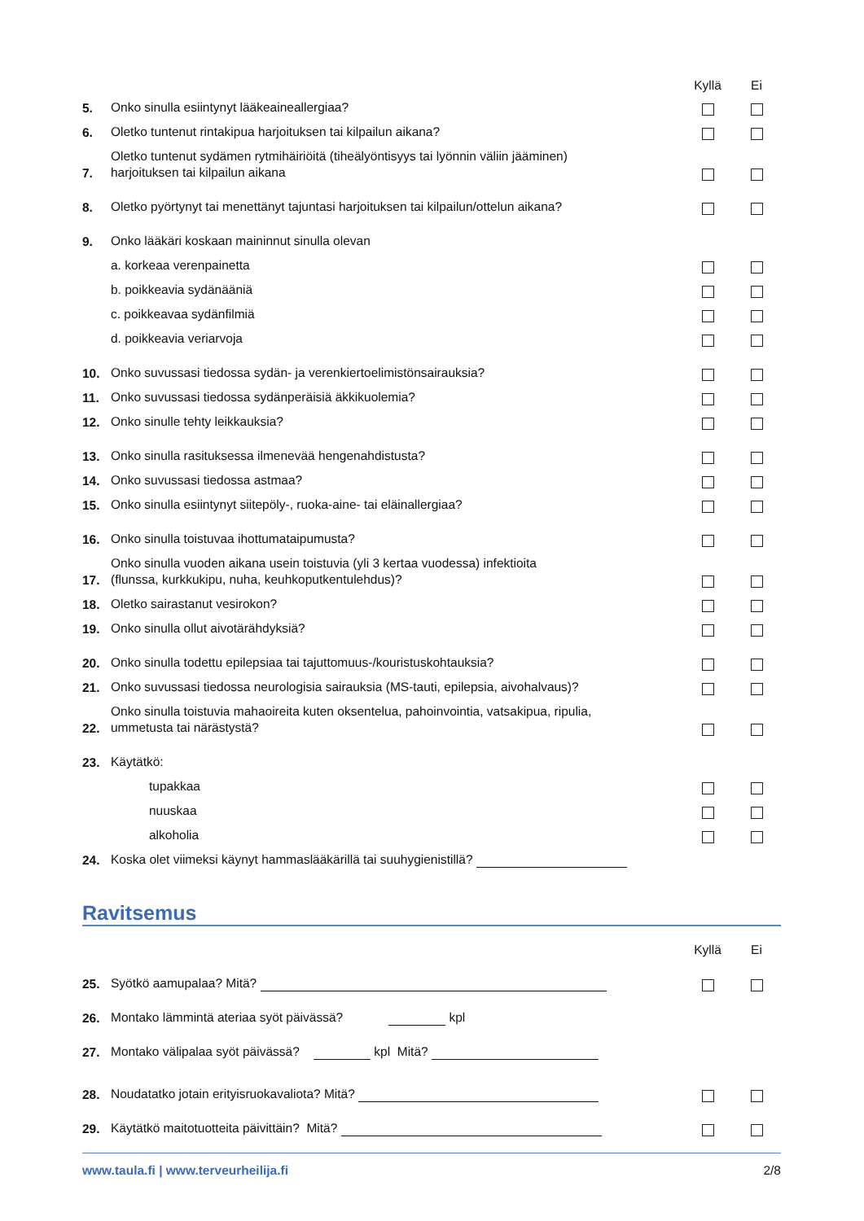Kyllä Ei
5.
Onko sinulla esiintynyt lääkeaineallergiaa?
6.
Oletko tuntenut rintakipua harjoituksen tai kilpailun aikana?
7.
Oletko tuntenut sydämen rytmihäiriöitä (tiheälyöntisyys tai lyönnin väliin jääminen)
harjoituksen tai kilpailun aikana
8.
Oletko pyörtynyt tai menettänyt tajuntasi harjoituksen tai kilpailun/ottelun aikana?
9.
Onko lääkäri koskaan maininnut sinulla olevan
a. korkeaa verenpainetta
b. poikkeavia sydänääniä
c. poikkeavaa sydänfilmiä
d. poikkeavia veriarvoja
10.
Onko suvussasi tiedossa sydän- ja verenkiertoelimistönsairauksia?
11.
Onko suvussasi tiedossa sydänperäisiä äkkikuolemia?
12.
Onko sinulle tehty leikkauksia?
13.
Onko sinulla rasituksessa ilmenevää hengenahdistusta?
14.
Onko suvussasi tiedossa astmaa?
15.
Onko sinulla esiintynyt siitepöly-, ruoka-aine- tai eläinallergiaa?
16.
Onko sinulla toistuvaa ihottumataipumusta?
17.
Onko sinulla vuoden aikana usein toistuvia (yli 3 kertaa vuodessa) infektioita
(flunssa, kurkkukipu, nuha, keuhkoputkentulehdus)?
18.
Oletko sairastanut vesirokon?
19.
Onko sinulla ollut aivotärähdyksiä?
20.
Onko sinulla todettu epilepsiaa tai tajuttomuus-/kouristuskohtauksia?
21.
Onko suvussasi tiedossa neurologisia sairauksia (MS-tauti, epilepsia, aivohalvaus)?
22.
Onko sinulla toistuvia mahaoireita kuten oksentelua, pahoinvointia, vatsakipua, ripulia,
ummetusta tai närästystä?
23.
Käytätkö:
tupakkaa
nuuskaa
alkoholia
24.
Koska olet viimeksi käynyt hammaslääkärillä tai suuhygienistillä?
Ravitsemus
Kyllä Ei
25.
Syötkö aamupalaa? Mitä?
26.
Montako lämmintä ateriaa syöt päivässä? kpl
27.
Montako välipalaa syöt päivässä? kpl Mitä?
28.
Noudatatko jotain erityisruokavaliota? Mitä?
29.
Käytätkö maitotuotteita päivittäin? Mitä?
www.taula.fi | www.terveurheilija.fi 2/8